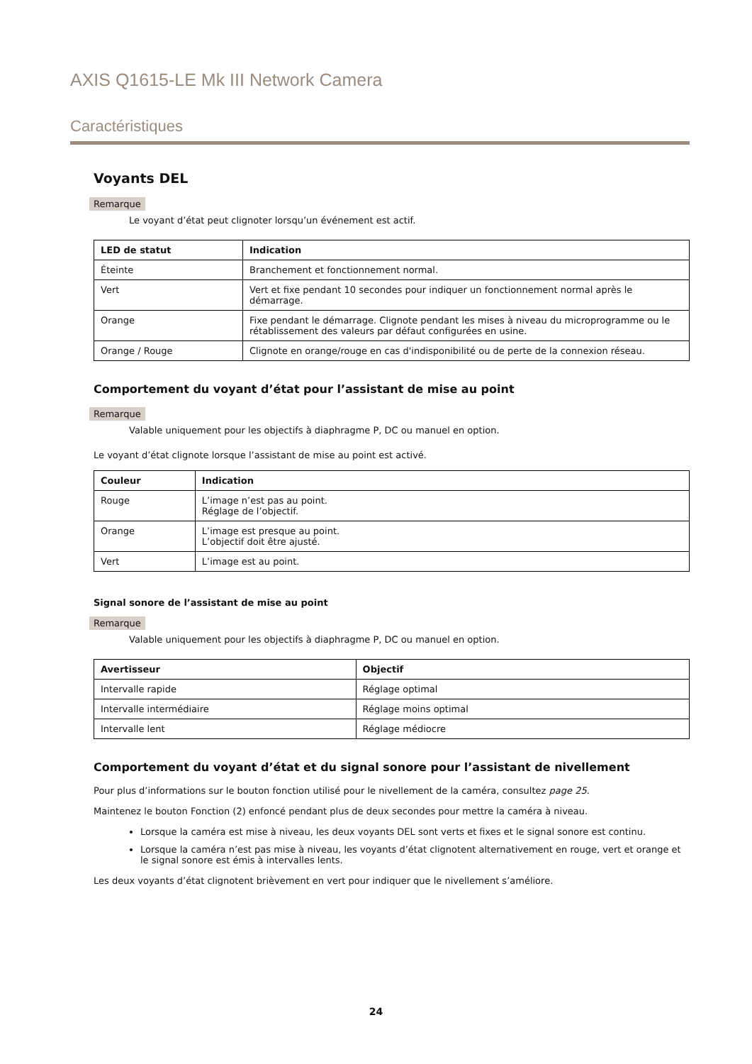AXIS Q1615-LE Mk III Network Camera
Caractéristiques
Voyants DEL
Remarque
Le voyant d’état peut clignoter lorsqu’un événement est actif.
| LED de statut | Indication |
| --- | --- |
| Éteinte | Branchement et fonctionnement normal. |
| Vert | Vert et fixe pendant 10 secondes pour indiquer un fonctionnement normal après le démarrage. |
| Orange | Fixe pendant le démarrage. Clignote pendant les mises à niveau du microprogramme ou le rétablissement des valeurs par défaut configurées en usine. |
| Orange / Rouge | Clignote en orange/rouge en cas d'indisponibilité ou de perte de la connexion réseau. |
Comportement du voyant d’état pour l’assistant de mise au point
Remarque
Valable uniquement pour les objectifs à diaphragme P, DC ou manuel en option.
Le voyant d’état clignote lorsque l’assistant de mise au point est activé.
| Couleur | Indication |
| --- | --- |
| Rouge | L’image n’est pas au point. Réglage de l’objectif. |
| Orange | L’image est presque au point. L’objectif doit être ajusté. |
| Vert | L’image est au point. |
Signal sonore de l’assistant de mise au point
Remarque
Valable uniquement pour les objectifs à diaphragme P, DC ou manuel en option.
| Avertisseur | Objectif |
| --- | --- |
| Intervalle rapide | Réglage optimal |
| Intervalle intermédiaire | Réglage moins optimal |
| Intervalle lent | Réglage médiocre |
Comportement du voyant d’état et du signal sonore pour l’assistant de nivellement
Pour plus d’informations sur le bouton fonction utilisé pour le nivellement de la caméra, consultez page 25.
Maintenez le bouton Fonction (2) enfoncé pendant plus de deux secondes pour mettre la caméra à niveau.
Lorsque la caméra est mise à niveau, les deux voyants DEL sont verts et fixes et le signal sonore est continu.
Lorsque la caméra n’est pas mise à niveau, les voyants d’état clignotent alternativement en rouge, vert et orange et le signal sonore est émis à intervalles lents.
Les deux voyants d’état clignotent brièvement en vert pour indiquer que le nivellement s’améliore.
24